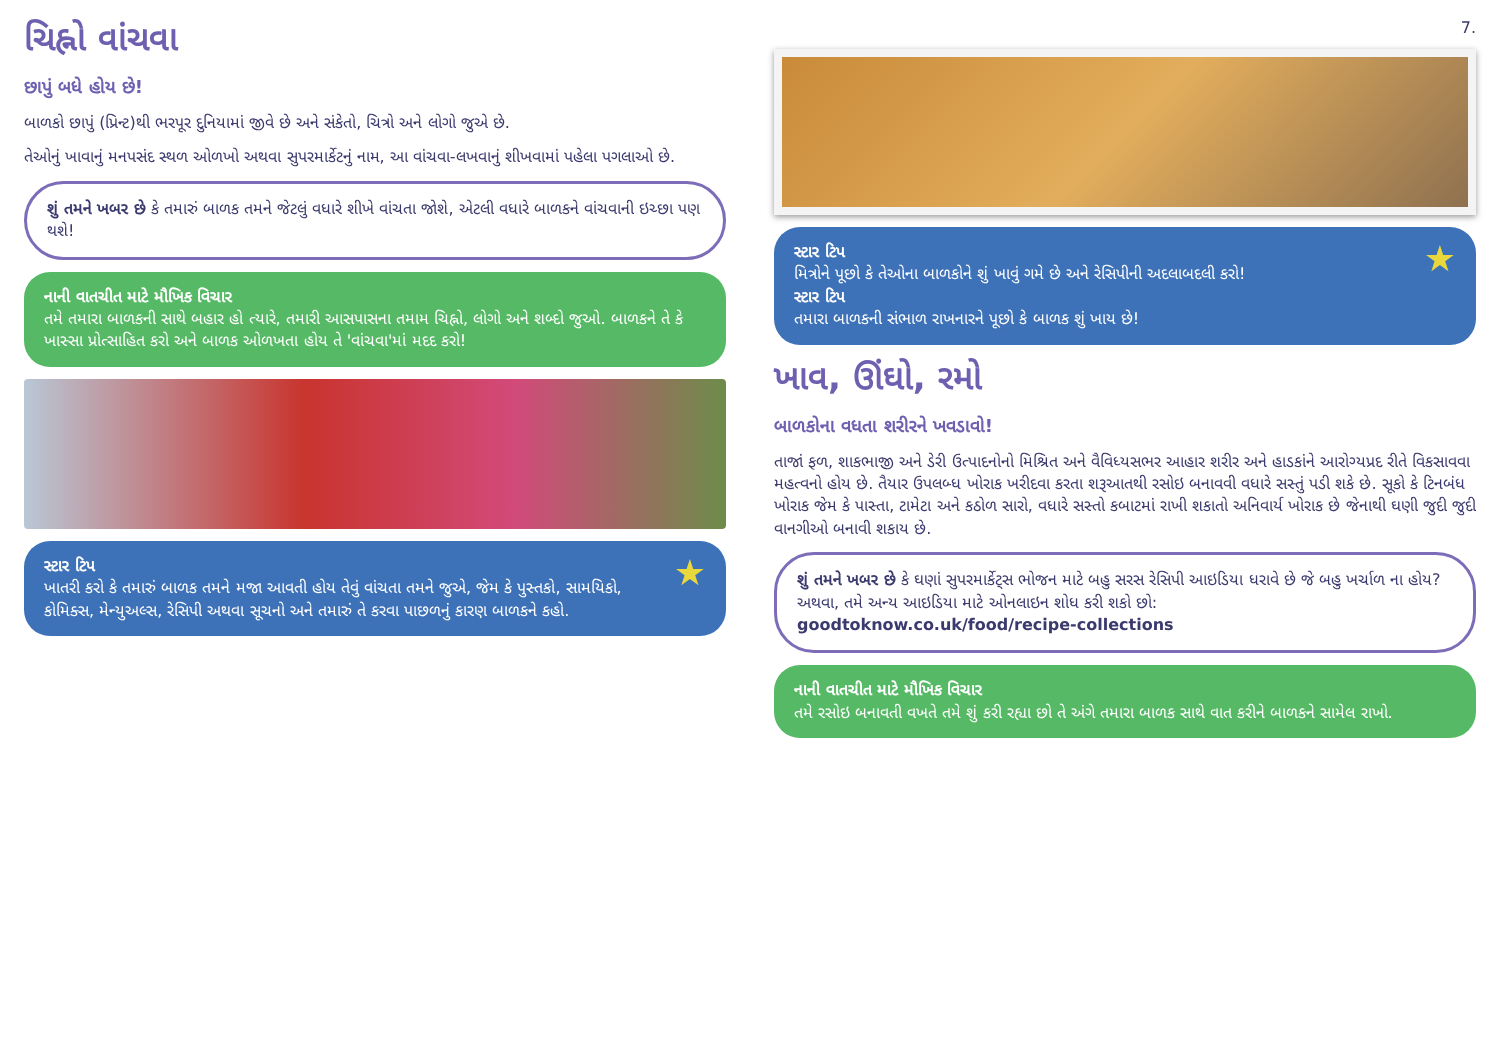ચિહ્નો વાંચવા
છાપું બધે હોય છે!
બાળકો છાપું (પ્રિન્ટ)થી ભરપૂર દુનિયામાં જીવે છે અને સંકેતો, ચિત્રો અને લોગો જુએ છે.
તેઓનું ખાવાનું મનપસંદ સ્થળ ઓળખો અથવા સુપરમાર્કેટનું નામ, આ વાંચવા-લખવાનું શીખવામાં પહેલા પગલાઓ છે.
શું તમને ખબર છે કે તમારું બાળક તમને જેટલું વધારે શીખે વાંચતા જોશે, એટલી વધારે બાળકને વાંચવાની ઇચ્છા પણ થશે!
નાની વાતચીત માટે મૌખિક વિચાર
તમે તમારા બાળકની સાથે બહાર હો ત્યારે, તમારી આસપાસના તમામ ચિહ્નો, લોગો અને શબ્દો જુઓ. બાળકને તે કે ખાસ્સા પ્રોત્સાહિત કરો અને બાળક ઓળખતા હોય તે 'વાંચવા'માં મદદ કરો!
★
સ્ટાર ટિપ
ખાતરી કરો કે તમારું બાળક તમને મજા આવતી હોય તેવું વાંચતા તમને જુએ, જેમ કે પુસ્તકો, સામયિકો, કોમિક્સ, મેન્યુઅલ્સ, રેસિપી અથવા સૂચનો અને તમારું તે કરવા પાછળનું કારણ બાળકને કહો.
7.
★
સ્ટાર ટિપ
મિત્રોને પૂછો કે તેઓના બાળકોને શું ખાવું ગમે છે અને રેસિપીની અદલાબદલી કરો!
સ્ટાર ટિપ
તમારા બાળકની સંભાળ રાખનારને પૂછો કે બાળક શું ખાય છે!
ખાવ, ઊંઘો, રમો
બાળકોના વધતા શરીરને ખવડાવો!
તાજાં ફળ, શાકભાજી અને ડેરી ઉત્પાદનોનો મિશ્રિત અને વૈવિધ્યસભર આહાર શરીર અને હાડકાંને આરોગ્યપ્રદ રીતે વિકસાવવા મહત્વનો હોય છે. તૈયાર ઉપલબ્ધ ખોરાક ખરીદવા કરતા શરૂઆતથી રસોઇ બનાવવી વધારે સસ્તું પડી શકે છે. સૂકો કે ટિનબંધ ખોરાક જેમ કે પાસ્તા, ટામેટા અને કઠોળ સારો, વધારે સસ્તો કબાટમાં રાખી શકાતો અનિવાર્ય ખોરાક છે જેનાથી ઘણી જુદી જુદી વાનગીઓ બનાવી શકાય છે.
શું તમને ખબર છે કે ઘણાં સુપરમાર્કેટ્સ ભોજન માટે બહુ સરસ રેસિપી આઇડિયા ધરાવે છે જે બહુ ખર્ચાળ ના હોય? અથવા, તમે અન્ય આઇડિયા માટે ઓનલાઇન શોધ કરી શકો છો:
goodtoknow.co.uk/food/recipe-collections
નાની વાતચીત માટે મૌખિક વિચાર
તમે રસોઇ બનાવતી વખતે તમે શું કરી રહ્યા છો તે અંગે તમારા બાળક સાથે વાત કરીને બાળકને સામેલ રાખો.